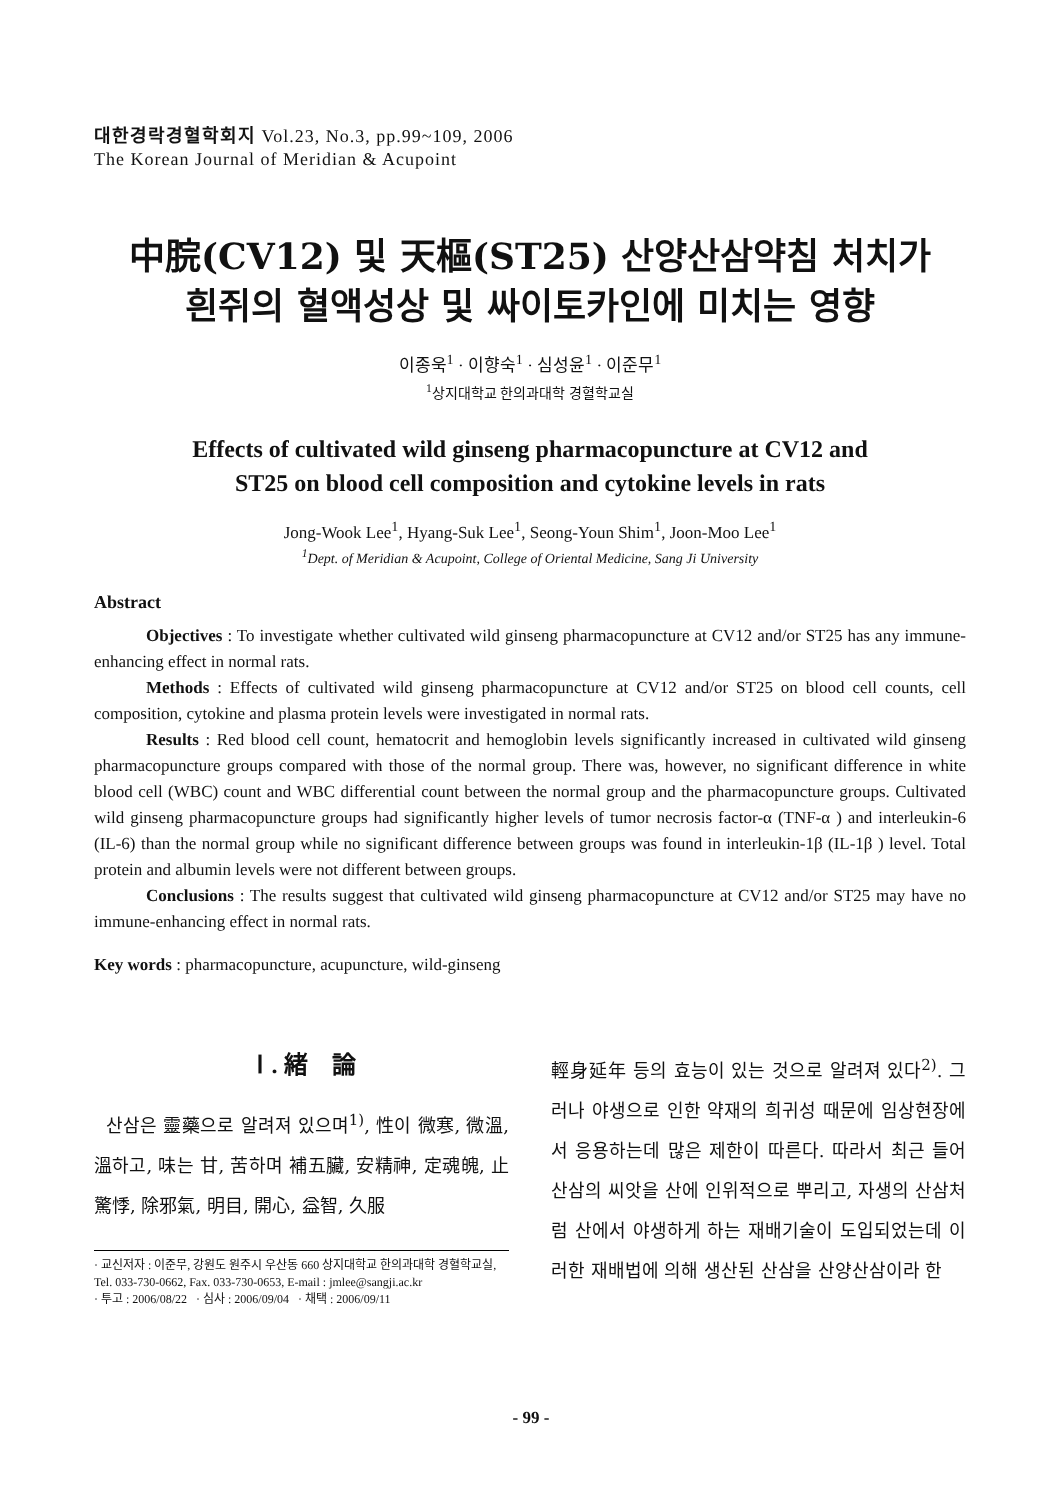대한경락경혈학회지 Vol.23, No.3, pp.99~109, 2006
The Korean Journal of Meridian & Acupoint
中脘(CV12) 및 天樞(ST25) 산양산삼약침 처치가
흰쥐의 혈액성상 및 싸이토카인에 미치는 영향
이종욱<sup>1</sup> · 이향숙<sup>1</sup> · 심성윤<sup>1</sup> · 이준무<sup>1</sup>
<sup>1</sup> 상지대학교 한의과대학 경혈학교실
Effects of cultivated wild ginseng pharmacopuncture at CV12 and
ST25 on blood cell composition and cytokine levels in rats
Jong-Wook Lee<sup>1</sup>, Hyang-Suk Lee<sup>1</sup>, Seong-Youn Shim<sup>1</sup>, Joon-Moo Lee<sup>1</sup>
<sup>1</sup> Dept. of Meridian & Acupoint, College of Oriental Medicine, Sang Ji University
Abstract
Objectives : To investigate whether cultivated wild ginseng pharmacopuncture at CV12 and/or ST25 has any immune-enhancing effect in normal rats.
Methods : Effects of cultivated wild ginseng pharmacopuncture at CV12 and/or ST25 on blood cell counts, cell composition, cytokine and plasma protein levels were investigated in normal rats.
Results : Red blood cell count, hematocrit and hemoglobin levels significantly increased in cultivated wild ginseng pharmacopuncture groups compared with those of the normal group. There was, however, no significant difference in white blood cell (WBC) count and WBC differential count between the normal group and the pharmacopuncture groups. Cultivated wild ginseng pharmacopuncture groups had significantly higher levels of tumor necrosis factor-α (TNF-α ) and interleukin-6 (IL-6) than the normal group while no significant difference between groups was found in interleukin-1β (IL-1β ) level. Total protein and albumin levels were not different between groups.
Conclusions : The results suggest that cultivated wild ginseng pharmacopuncture at CV12 and/or ST25 may have no immune-enhancing effect in normal rats.
Key words : pharmacopuncture, acupuncture, wild-ginseng
Ⅰ. 緒　論
산삼은 靈藥으로 알려져 있으며<sup>1)</sup>, 性이 微寒, 微溫, 溫하고, 味는 甘, 苦하며 補五臟, 安精神, 定魂魄, 止驚悸, 除邪氣, 明目, 開心, 益智, 久服
· 교신저자 : 이준무, 강원도 원주시 우산동 660 상지대학교 한의과대학 경혈학교실, Tel. 033-730-0662, Fax. 033-730-0653, E-mail : jmlee@sangji.ac.kr
· 투고 : 2006/08/22 · 심사 : 2006/09/04 · 채택 : 2006/09/11
輕身延年 등의 효능이 있는 것으로 알려져 있다<sup>2)</sup>. 그러나 야생으로 인한 약재의 희귀성 때문에 임상현장에서 응용하는데 많은 제한이 따른다. 따라서 최근 들어 산삼의 씨앗을 산에 인위적으로 뿌리고, 자생의 산삼처럼 산에서 야생하게 하는 재배기술이 도입되었는데 이러한 재배법에 의해 생산된 산삼을 산양산삼이라 한
- 99 -